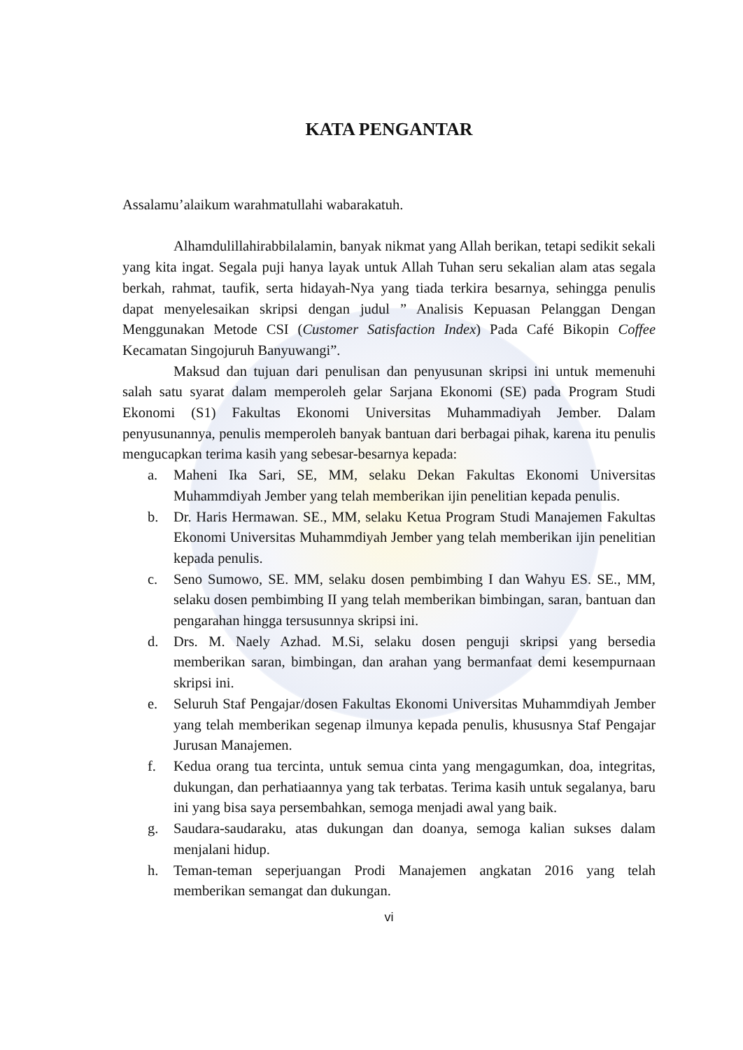KATA PENGANTAR
Assalamu’alaikum warahmatullahi wabarakatuh.
Alhamdulillahirabbilalamin, banyak nikmat yang Allah berikan, tetapi sedikit sekali yang kita ingat. Segala puji hanya layak untuk Allah Tuhan seru sekalian alam atas segala berkah, rahmat, taufik, serta hidayah-Nya yang tiada terkira besarnya, sehingga penulis dapat menyelesaikan skripsi dengan judul ” Analisis Kepuasan Pelanggan Dengan Menggunakan Metode CSI (Customer Satisfaction Index) Pada Café Bikopin Coffee Kecamatan Singojuruh Banyuwangi”.
Maksud dan tujuan dari penulisan dan penyusunan skripsi ini untuk memenuhi salah satu syarat dalam memperoleh gelar Sarjana Ekonomi (SE) pada Program Studi Ekonomi (S1) Fakultas Ekonomi Universitas Muhammadiyah Jember. Dalam penyusunannya, penulis memperoleh banyak bantuan dari berbagai pihak, karena itu penulis mengucapkan terima kasih yang sebesar-besarnya kepada:
a. Maheni Ika Sari, SE, MM, selaku Dekan Fakultas Ekonomi Universitas Muhammdiyah Jember yang telah memberikan ijin penelitian kepada penulis.
b. Dr. Haris Hermawan. SE., MM, selaku Ketua Program Studi Manajemen Fakultas Ekonomi Universitas Muhammdiyah Jember yang telah memberikan ijin penelitian kepada penulis.
c. Seno Sumowo, SE. MM, selaku dosen pembimbing I dan Wahyu ES. SE., MM, selaku dosen pembimbing II yang telah memberikan bimbingan, saran, bantuan dan pengarahan hingga tersusunnya skripsi ini.
d. Drs. M. Naely Azhad. M.Si, selaku dosen penguji skripsi yang bersedia memberikan saran, bimbingan, dan arahan yang bermanfaat demi kesempurnaan skripsi ini.
e. Seluruh Staf Pengajar/dosen Fakultas Ekonomi Universitas Muhammdiyah Jember yang telah memberikan segenap ilmunya kepada penulis, khususnya Staf Pengajar Jurusan Manajemen.
f. Kedua orang tua tercinta, untuk semua cinta yang mengagumkan, doa, integritas, dukungan, dan perhatiaannya yang tak terbatas. Terima kasih untuk segalanya, baru ini yang bisa saya persembahkan, semoga menjadi awal yang baik.
g. Saudara-saudaraku, atas dukungan dan doanya, semoga kalian sukses dalam menjalani hidup.
h. Teman-teman seperjuangan Prodi Manajemen angkatan 2016 yang telah memberikan semangat dan dukungan.
vi